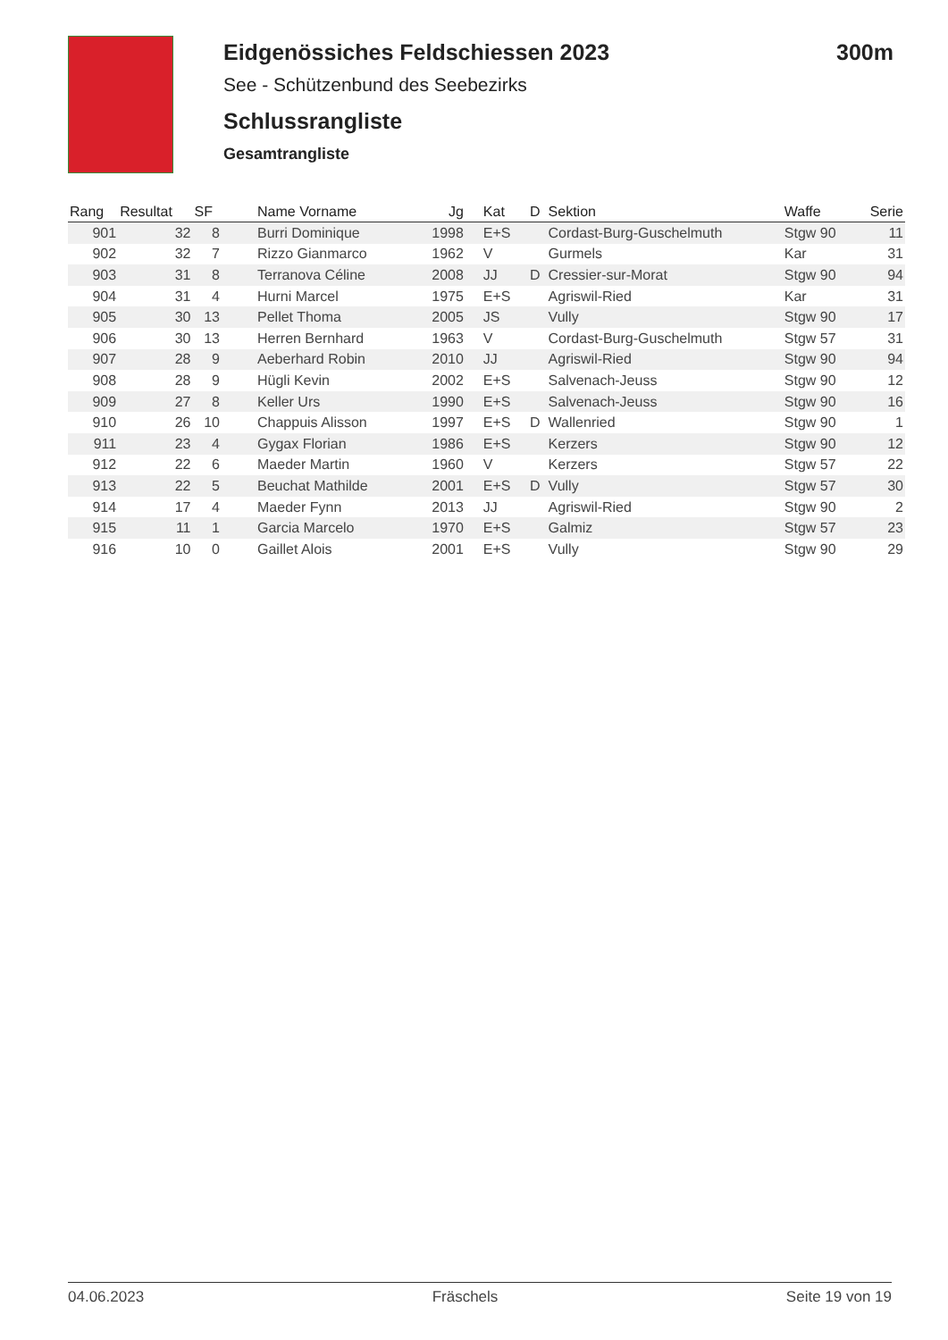Eidgenössiches Feldschiessen 2023 300m
See - Schützenbund des Seebezirks
Schlussrangliste
Gesamtrangliste
| Rang | Resultat | SF | Name Vorname | Jg | Kat | D | Sektion | Waffe | Serie |
| --- | --- | --- | --- | --- | --- | --- | --- | --- | --- |
| 901 | 32 | 8 | Burri Dominique | 1998 | E+S | | Cordast-Burg-Guschelmuth | Stgw 90 | 11 |
| 902 | 32 | 7 | Rizzo Gianmarco | 1962 | V | | Gurmels | Kar | 31 |
| 903 | 31 | 8 | Terranova Céline | 2008 | JJ | D | Cressier-sur-Morat | Stgw 90 | 94 |
| 904 | 31 | 4 | Hurni Marcel | 1975 | E+S | | Agriswil-Ried | Kar | 31 |
| 905 | 30 | 13 | Pellet Thoma | 2005 | JS | | Vully | Stgw 90 | 17 |
| 906 | 30 | 13 | Herren Bernhard | 1963 | V | | Cordast-Burg-Guschelmuth | Stgw 57 | 31 |
| 907 | 28 | 9 | Aeberhard Robin | 2010 | JJ | | Agriswil-Ried | Stgw 90 | 94 |
| 908 | 28 | 9 | Hügli Kevin | 2002 | E+S | | Salvenach-Jeuss | Stgw 90 | 12 |
| 909 | 27 | 8 | Keller Urs | 1990 | E+S | | Salvenach-Jeuss | Stgw 90 | 16 |
| 910 | 26 | 10 | Chappuis Alisson | 1997 | E+S | D | Wallenried | Stgw 90 | 1 |
| 911 | 23 | 4 | Gygax Florian | 1986 | E+S | | Kerzers | Stgw 90 | 12 |
| 912 | 22 | 6 | Maeder Martin | 1960 | V | | Kerzers | Stgw 57 | 22 |
| 913 | 22 | 5 | Beuchat Mathilde | 2001 | E+S | D | Vully | Stgw 57 | 30 |
| 914 | 17 | 4 | Maeder Fynn | 2013 | JJ | | Agriswil-Ried | Stgw 90 | 2 |
| 915 | 11 | 1 | Garcia Marcelo | 1970 | E+S | | Galmiz | Stgw 57 | 23 |
| 916 | 10 | 0 | Gaillet Alois | 2001 | E+S | | Vully | Stgw 90 | 29 |
04.06.2023 Fräschels Seite 19 von 19